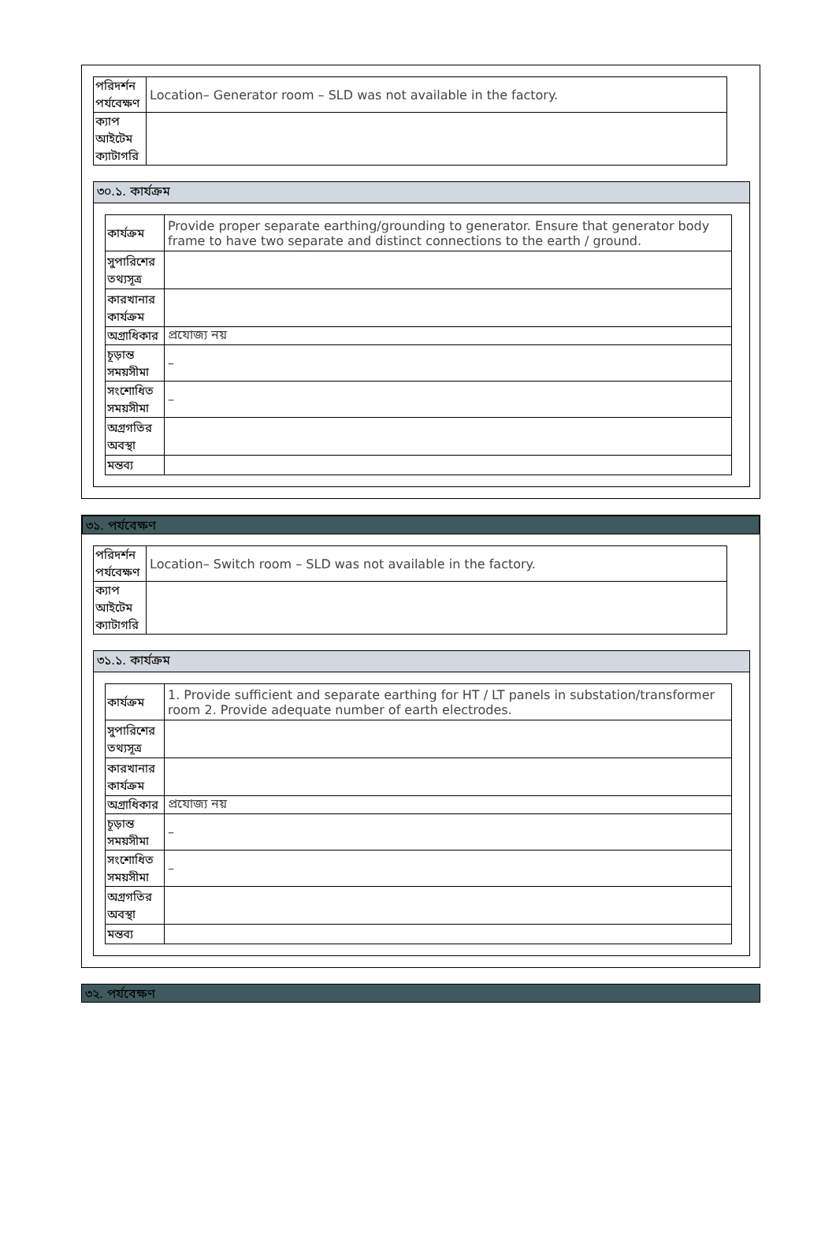| পরিদর্শন পর্যবেক্ষণ | Location– Generator room – SLD was not available in the factory. |
| ক্যাপ আইটেম ক্যাটাগরি | |
৩০.১. কার্যক্রম
| কার্যক্রম | Provide proper separate earthing/grounding to generator. Ensure that generator body frame to have two separate and distinct connections to the earth / ground. |
| সুপারিশের তথ্যসূত্র | |
| কারখানার কার্যক্রম | |
| অগ্রাধিকার | প্রযোজ্য নয় |
| চূড়ান্ত সময়সীমা | – |
| সংশোধিত সময়সীমা | – |
| অগ্রগতির অবস্থা | |
| মন্তব্য | |
৩১. পর্যবেক্ষণ
| পরিদর্শন পর্যবেক্ষণ | Location– Switch room – SLD was not available in the factory. |
| ক্যাপ আইটেম ক্যাটাগরি | |
৩১.১. কার্যক্রম
| কার্যক্রম | 1. Provide sufficient and separate earthing for HT / LT panels in substation/transformer room 2. Provide adequate number of earth electrodes. |
| সুপারিশের তথ্যসূত্র | |
| কারখানার কার্যক্রম | |
| অগ্রাধিকার | প্রযোজ্য নয় |
| চূড়ান্ত সময়সীমা | – |
| সংশোধিত সময়সীমা | – |
| অগ্রগতির অবস্থা | |
| মন্তব্য | |
৩২. পর্যবেক্ষণ